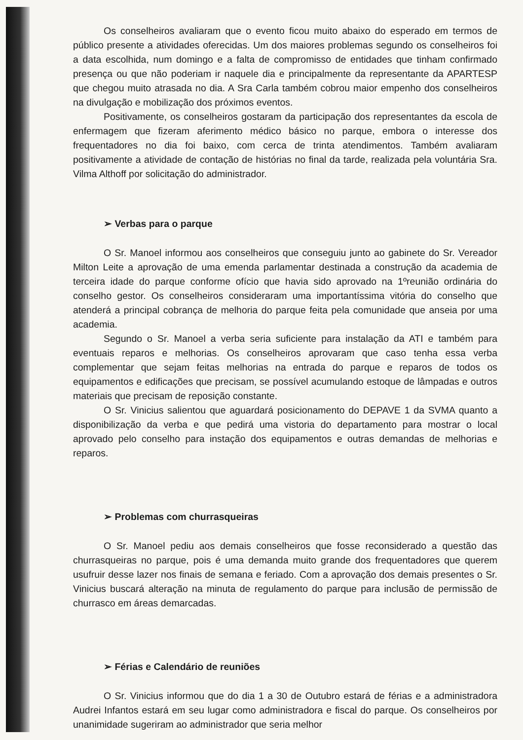Os conselheiros avaliaram que o evento ficou muito abaixo do esperado em termos de público presente a atividades oferecidas. Um dos maiores problemas segundo os conselheiros foi a data escolhida, num domingo e a falta de compromisso de entidades que tinham confirmado presença ou que não poderiam ir naquele dia e principalmente da representante da APARTESP que chegou muito atrasada no dia. A Sra Carla também cobrou maior empenho dos conselheiros na divulgação e mobilização dos próximos eventos.
Positivamente, os conselheiros gostaram da participação dos representantes da escola de enfermagem que fizeram aferimento médico básico no parque, embora o interesse dos frequentadores no dia foi baixo, com cerca de trinta atendimentos. Também avaliaram positivamente a atividade de contação de histórias no final da tarde, realizada pela voluntária Sra. Vilma Althoff por solicitação do administrador.
➢ Verbas para o parque
O Sr. Manoel informou aos conselheiros que conseguiu junto ao gabinete do Sr. Vereador Milton Leite a aprovação de uma emenda parlamentar destinada a construção da academia de terceira idade do parque conforme ofício que havia sido aprovado na 1ºreunião ordinária do conselho gestor. Os conselheiros consideraram uma importantíssima vitória do conselho que atenderá a principal cobrança de melhoria do parque feita pela comunidade que anseia por uma academia.
Segundo o Sr. Manoel a verba seria suficiente para instalação da ATI e também para eventuais reparos e melhorias. Os conselheiros aprovaram que caso tenha essa verba complementar que sejam feitas melhorias na entrada do parque e reparos de todos os equipamentos e edificações que precisam, se possível acumulando estoque de lâmpadas e outros materiais que precisam de reposição constante.
O Sr. Vinicius salientou que aguardará posicionamento do DEPAVE 1 da SVMA quanto a disponibilização da verba e que pedirá uma vistoria do departamento para mostrar o local aprovado pelo conselho para instação dos equipamentos e outras demandas de melhorias e reparos.
➢ Problemas com churrasqueiras
O Sr. Manoel pediu aos demais conselheiros que fosse reconsiderado a questão das churrasqueiras no parque, pois é uma demanda muito grande dos frequentadores que querem usufruir desse lazer nos finais de semana e feriado. Com a aprovação dos demais presentes o Sr. Vinicius buscará alteração na minuta de regulamento do parque para inclusão de permissão de churrasco em áreas demarcadas.
➢ Férias e Calendário de reuniões
O Sr. Vinicius informou que do dia 1 a 30 de Outubro estará de férias e a administradora Audrei Infantos estará em seu lugar como administradora e fiscal do parque. Os conselheiros por unanimidade sugeriram ao administrador que seria melhor